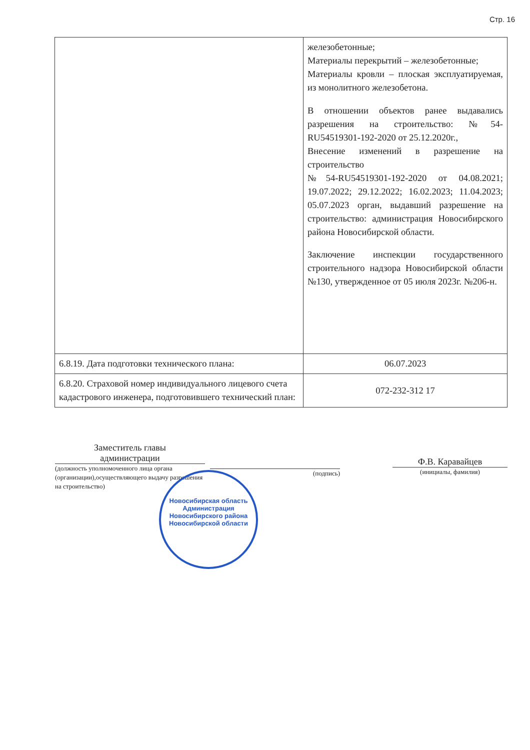Стр. 16
| | железобетонные; Материалы перекрытий – железобетонные; Материалы кровли – плоская эксплуатируемая, из монолитного железобетона. В отношении объектов ранее выдавались разрешения на строительство: №54-RU54519301-192-2020 от 25.12.2020г., Внесение изменений в разрешение на строительство №54-RU54519301-192-2020 от 04.08.2021; 19.07.2022; 29.12.2022; 16.02.2023; 11.04.2023; 05.07.2023 орган, выдавший разрешение на строительство: администрация Новосибирского района Новосибирской области. Заключение инспекции государственного строительного надзора Новосибирской области №130, утвержденное от 05 июля 2023г. №206-н. |
| 6.8.19. Дата подготовки технического плана: | 06.07.2023 |
| 6.8.20. Страховой номер индивидуального лицевого счета кадастрового инженера, подготовившего технический план: | 072-232-312 17 |
Заместитель главы
администрации
(должность уполномоченного лица органа (организации),осуществляющего выдачу разрешения на строительство)
(подпись)
Ф.В. Каравайцев
(инициалы, фамилия)
Новосибирская область
Администрация Новосибирского района Новосибирской области